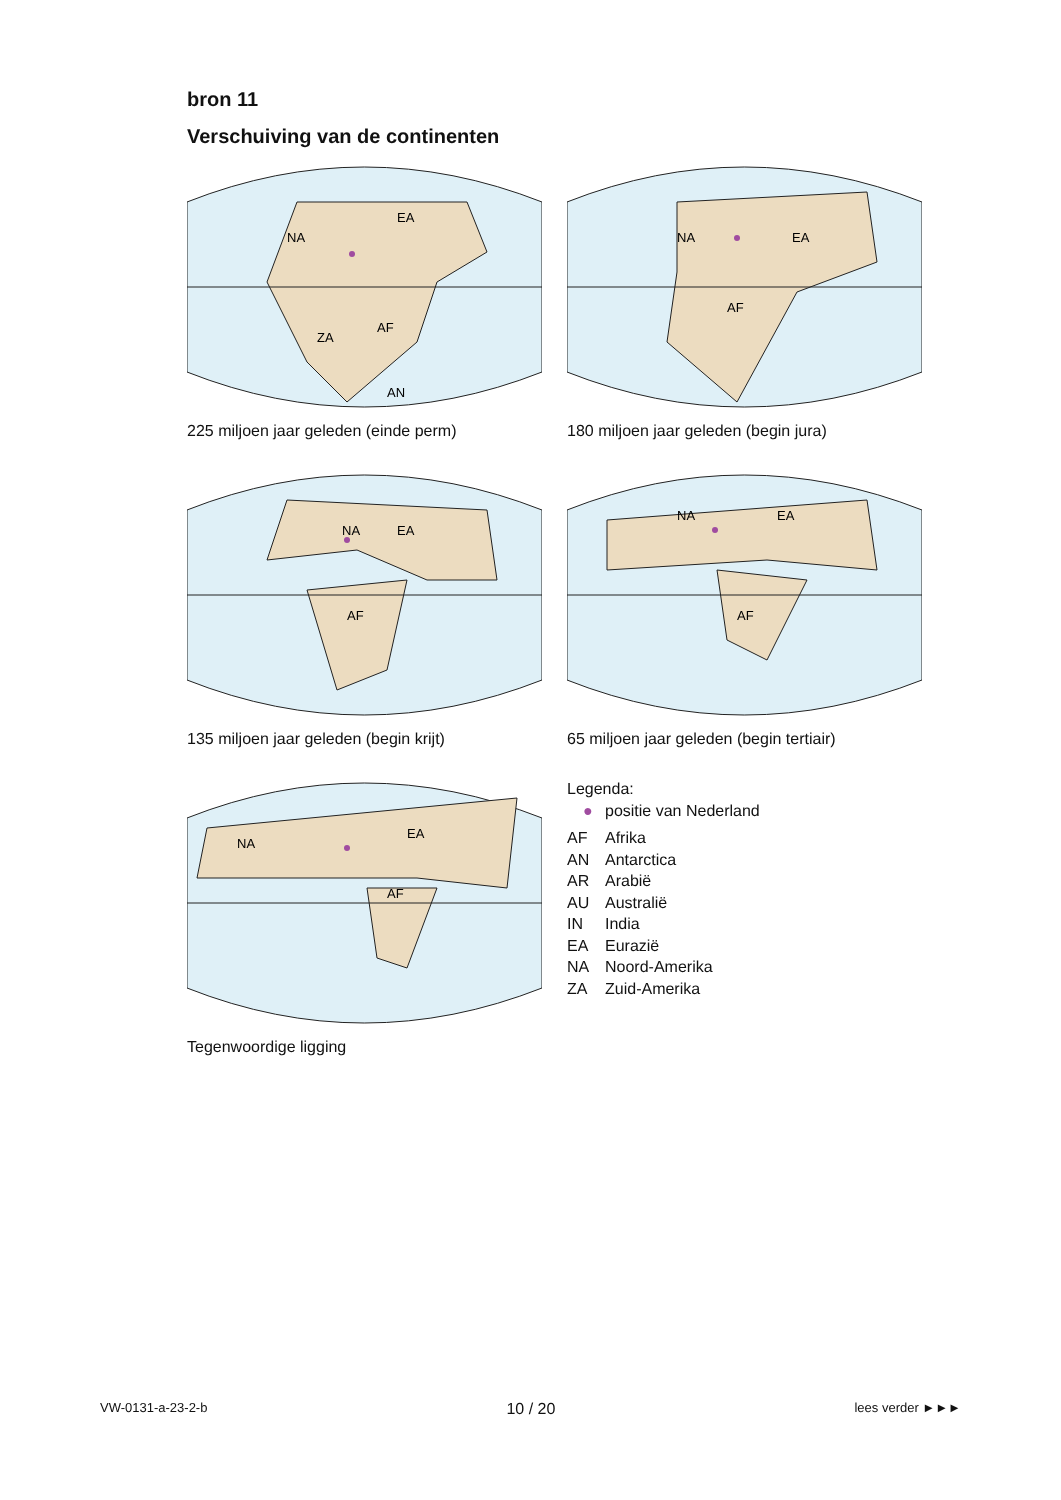bron 11
Verschuiving van de continenten
NA
EA
ZA
AF
AN
225 miljoen jaar geleden (einde perm)
NA
EA
AF
180 miljoen jaar geleden (begin jura)
NA
EA
AF
135 miljoen jaar geleden (begin krijt)
NA
EA
AF
65 miljoen jaar geleden (begin tertiair)
NA
EA
AF
Tegenwoordige ligging
Legenda:
● positie van Nederland
AF Afrika
AN Antarctica
AR Arabië
AU Australië
IN India
EA Eurazië
NA Noord-Amerika
ZA Zuid-Amerika
VW-0131-a-23-2-b 10 / 20 lees verder ►►►